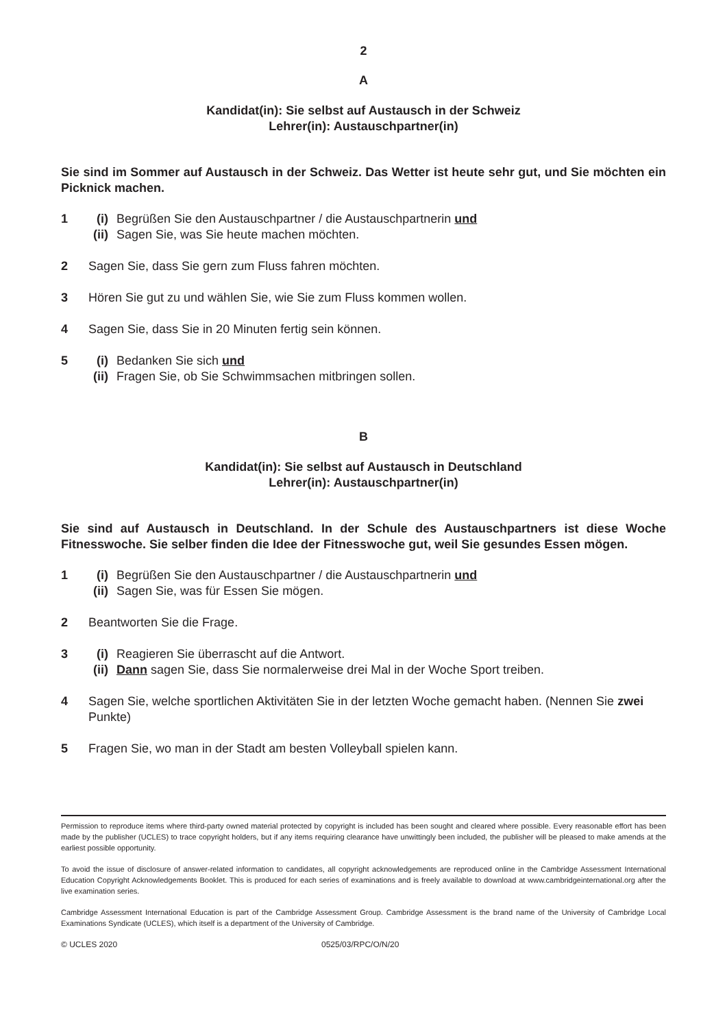2
A
Kandidat(in): Sie selbst auf Austausch in der Schweiz
Lehrer(in): Austauschpartner(in)
Sie sind im Sommer auf Austausch in der Schweiz. Das Wetter ist heute sehr gut, und Sie möchten ein Picknick machen.
1 (i) Begrüßen Sie den Austauschpartner / die Austauschpartnerin und
(ii) Sagen Sie, was Sie heute machen möchten.
2 Sagen Sie, dass Sie gern zum Fluss fahren möchten.
3 Hören Sie gut zu und wählen Sie, wie Sie zum Fluss kommen wollen.
4 Sagen Sie, dass Sie in 20 Minuten fertig sein können.
5 (i) Bedanken Sie sich und
(ii) Fragen Sie, ob Sie Schwimmsachen mitbringen sollen.
B
Kandidat(in): Sie selbst auf Austausch in Deutschland
Lehrer(in): Austauschpartner(in)
Sie sind auf Austausch in Deutschland. In der Schule des Austauschpartners ist diese Woche Fitnesswoche. Sie selber finden die Idee der Fitnesswoche gut, weil Sie gesundes Essen mögen.
1 (i) Begrüßen Sie den Austauschpartner / die Austauschpartnerin und
(ii) Sagen Sie, was für Essen Sie mögen.
2 Beantworten Sie die Frage.
3 (i) Reagieren Sie überrascht auf die Antwort.
(ii) Dann sagen Sie, dass Sie normalerweise drei Mal in der Woche Sport treiben.
4 Sagen Sie, welche sportlichen Aktivitäten Sie in der letzten Woche gemacht haben. (Nennen Sie zwei Punkte)
5 Fragen Sie, wo man in der Stadt am besten Volleyball spielen kann.
Permission to reproduce items where third-party owned material protected by copyright is included has been sought and cleared where possible. Every reasonable effort has been made by the publisher (UCLES) to trace copyright holders, but if any items requiring clearance have unwittingly been included, the publisher will be pleased to make amends at the earliest possible opportunity.
To avoid the issue of disclosure of answer-related information to candidates, all copyright acknowledgements are reproduced online in the Cambridge Assessment International Education Copyright Acknowledgements Booklet. This is produced for each series of examinations and is freely available to download at www.cambridgeinternational.org after the live examination series.
Cambridge Assessment International Education is part of the Cambridge Assessment Group. Cambridge Assessment is the brand name of the University of Cambridge Local Examinations Syndicate (UCLES), which itself is a department of the University of Cambridge.
© UCLES 2020 0525/03/RPC/O/N/20